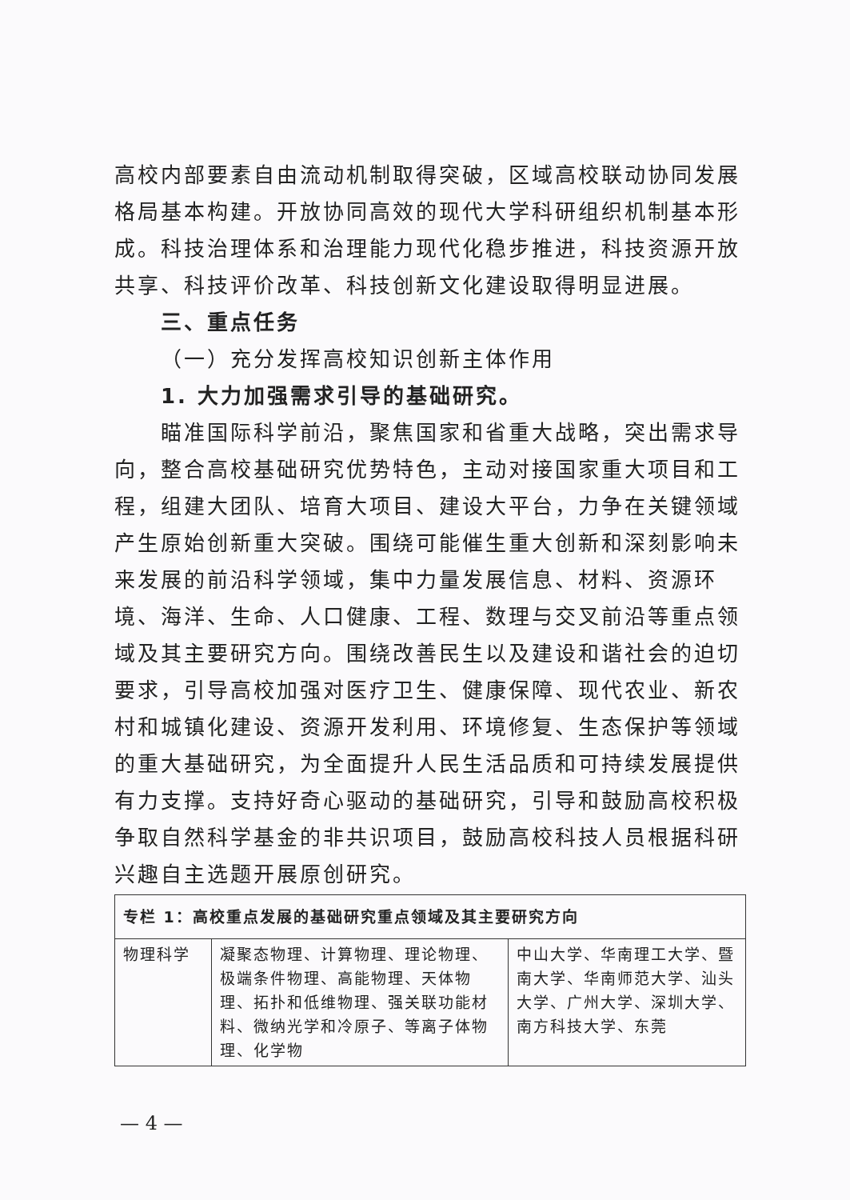高校内部要素自由流动机制取得突破，区域高校联动协同发展格局基本构建。开放协同高效的现代大学科研组织机制基本形成。科技治理体系和治理能力现代化稳步推进，科技资源开放共享、科技评价改革、科技创新文化建设取得明显进展。
三、重点任务
（一）充分发挥高校知识创新主体作用
1. 大力加强需求引导的基础研究。
瞄准国际科学前沿，聚焦国家和省重大战略，突出需求导向，整合高校基础研究优势特色，主动对接国家重大项目和工程，组建大团队、培育大项目、建设大平台，力争在关键领域产生原始创新重大突破。围绕可能催生重大创新和深刻影响未来发展的前沿科学领域，集中力量发展信息、材料、资源环境、海洋、生命、人口健康、工程、数理与交叉前沿等重点领域及其主要研究方向。围绕改善民生以及建设和谐社会的迫切要求，引导高校加强对医疗卫生、健康保障、现代农业、新农村和城镇化建设、资源开发利用、环境修复、生态保护等领域的重大基础研究，为全面提升人民生活品质和可持续发展提供有力支撑。支持好奇心驱动的基础研究，引导和鼓励高校积极争取自然科学基金的非共识项目，鼓励高校科技人员根据科研兴趣自主选题开展原创研究。
| 专栏 1：高校重点发展的基础研究重点领域及其主要研究方向 | | |
| 物理科学 | 凝聚态物理、计算物理、理论物理、极端条件物理、高能物理、天体物理、拓扑和低维物理、强关联功能材料、微纳光学和冷原子、等离子体物理、化学物 | 中山大学、华南理工大学、暨南大学、华南师范大学、汕头大学、广州大学、深圳大学、南方科技大学、东莞 |
— 4 —